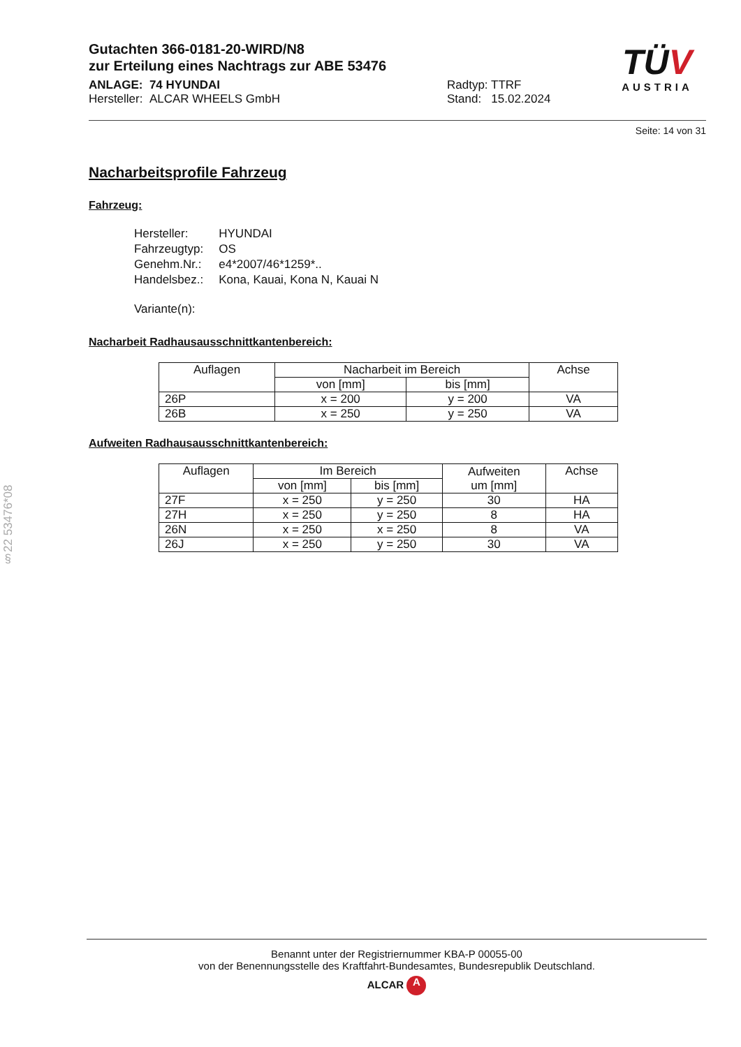§22 53476*08
Gutachten 366-0181-20-WIRD/N8
zur Erteilung eines Nachtrags zur ABE 53476
ANLAGE: 74 HYUNDAI
Hersteller: ALCAR WHEELS GmbH
Radtyp: TTRF
Stand: 15.02.2024
TÜV
AUSTRIA
Seite: 14 von 31
Nacharbeitsprofile Fahrzeug
Fahrzeug:
| Hersteller: | HYUNDAI |
| Fahrzeugtyp: | OS |
| Genehm.Nr.: | e4*2007/46*1259*.. |
| Handelsbez.: | Kona, Kauai, Kona N, Kauai N |
| Variante(n): | |
Nacharbeit Radhausausschnittkantenbereich:
| Auflagen | Nacharbeit im Bereich | | Achse |
| --- | --- | --- | --- |
| | von [mm] | bis [mm] | |
| 26P | x = 200 | y = 200 | VA |
| 26B | x = 250 | y = 250 | VA |
Aufweiten Radhausausschnittkantenbereich:
| Auflagen | Im Bereich | | Aufweiten um [mm] | Achse |
| --- | --- | --- | --- | --- |
| | von [mm] | bis [mm] | | |
| 27F | x = 250 | y = 250 | 30 | HA |
| 27H | x = 250 | y = 250 | 8 | HA |
| 26N | x = 250 | x = 250 | 8 | VA |
| 26J | x = 250 | y = 250 | 30 | VA |
Benannt unter der Registriernummer KBA-P 00055-00
von der Benennungsstelle des Kraftfahrt-Bundesamtes, Bundesrepublik Deutschland.
ALCAR A